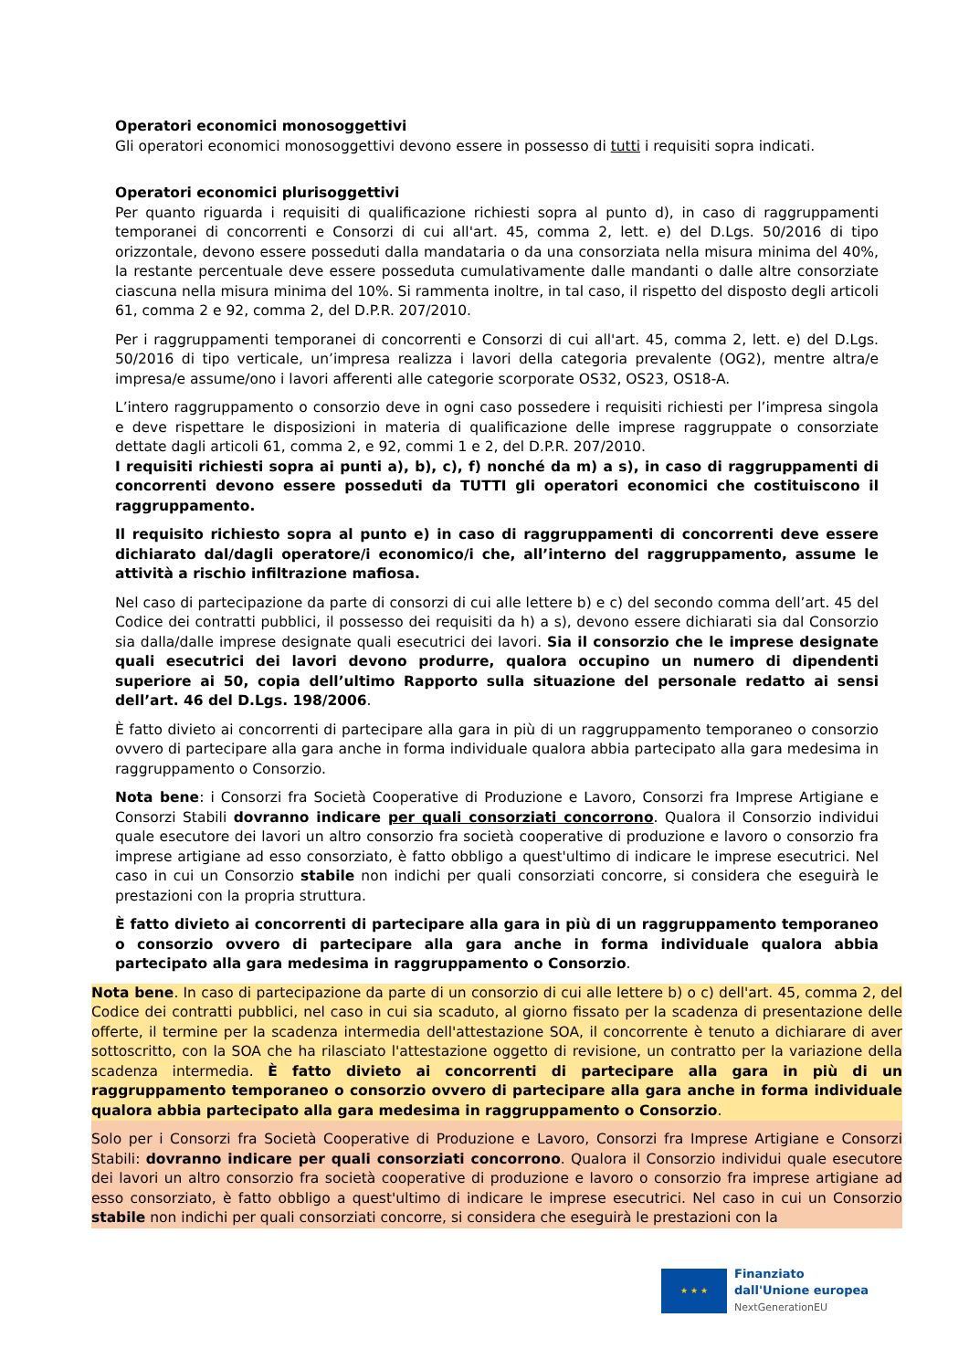Operatori economici monosoggettivi
Gli operatori economici monosoggettivi devono essere in possesso di tutti i requisiti sopra indicati.
Operatori economici plurisoggettivi
Per quanto riguarda i requisiti di qualificazione richiesti sopra al punto d), in caso di raggruppamenti temporanei di concorrenti e Consorzi di cui all'art. 45, comma 2, lett. e) del D.Lgs. 50/2016 di tipo orizzontale, devono essere posseduti dalla mandataria o da una consorziata nella misura minima del 40%, la restante percentuale deve essere posseduta cumulativamente dalle mandanti o dalle altre consorziate ciascuna nella misura minima del 10%. Si rammenta inoltre, in tal caso, il rispetto del disposto degli articoli 61, comma 2 e 92, comma 2, del D.P.R. 207/2010.
Per i raggruppamenti temporanei di concorrenti e Consorzi di cui all'art. 45, comma 2, lett. e) del D.Lgs. 50/2016 di tipo verticale, un’impresa realizza i lavori della categoria prevalente (OG2), mentre altra/e impresa/e assume/ono i lavori afferenti alle categorie scorporate OS32, OS23, OS18-A.
L’intero raggruppamento o consorzio deve in ogni caso possedere i requisiti richiesti per l’impresa singola e deve rispettare le disposizioni in materia di qualificazione delle imprese raggruppate o consorziate dettate dagli articoli 61, comma 2, e 92, commi 1 e 2, del D.P.R. 207/2010.
I requisiti richiesti sopra ai punti a), b), c), f) nonché da m) a s), in caso di raggruppamenti di concorrenti devono essere posseduti da TUTTI gli operatori economici che costituiscono il raggruppamento.
Il requisito richiesto sopra al punto e) in caso di raggruppamenti di concorrenti deve essere dichiarato dal/dagli operatore/i economico/i che, all’interno del raggruppamento, assume le attività a rischio infiltrazione mafiosa.
Nel caso di partecipazione da parte di consorzi di cui alle lettere b) e c) del secondo comma dell’art. 45 del Codice dei contratti pubblici, il possesso dei requisiti da h) a s), devono essere dichiarati sia dal Consorzio sia dalla/dalle imprese designate quali esecutrici dei lavori. Sia il consorzio che le imprese designate quali esecutrici dei lavori devono produrre, qualora occupino un numero di dipendenti superiore ai 50, copia dell’ultimo Rapporto sulla situazione del personale redatto ai sensi dell’art. 46 del D.Lgs. 198/2006.
È fatto divieto ai concorrenti di partecipare alla gara in più di un raggruppamento temporaneo o consorzio ovvero di partecipare alla gara anche in forma individuale qualora abbia partecipato alla gara medesima in raggruppamento o Consorzio.
Nota bene: i Consorzi fra Società Cooperative di Produzione e Lavoro, Consorzi fra Imprese Artigiane e Consorzi Stabili dovranno indicare per quali consorziati concorrono. Qualora il Consorzio individui quale esecutore dei lavori un altro consorzio fra società cooperative di produzione e lavoro o consorzio fra imprese artigiane ad esso consorziato, è fatto obbligo a quest'ultimo di indicare le imprese esecutrici. Nel caso in cui un Consorzio stabile non indichi per quali consorziati concorre, si considera che eseguirà le prestazioni con la propria struttura.
È fatto divieto ai concorrenti di partecipare alla gara in più di un raggruppamento temporaneo o consorzio ovvero di partecipare alla gara anche in forma individuale qualora abbia partecipato alla gara medesima in raggruppamento o Consorzio.
Nota bene. In caso di partecipazione da parte di un consorzio di cui alle lettere b) o c) dell'art. 45, comma 2, del Codice dei contratti pubblici, nel caso in cui sia scaduto, al giorno fissato per la scadenza di presentazione delle offerte, il termine per la scadenza intermedia dell'attestazione SOA, il concorrente è tenuto a dichiarare di aver sottoscritto, con la SOA che ha rilasciato l'attestazione oggetto di revisione, un contratto per la variazione della scadenza intermedia. È fatto divieto ai concorrenti di partecipare alla gara in più di un raggruppamento temporaneo o consorzio ovvero di partecipare alla gara anche in forma individuale qualora abbia partecipato alla gara medesima in raggruppamento o Consorzio.
Solo per i Consorzi fra Società Cooperative di Produzione e Lavoro, Consorzi fra Imprese Artigiane e Consorzi Stabili: dovranno indicare per quali consorziati concorrono. Qualora il Consorzio individui quale esecutore dei lavori un altro consorzio fra società cooperative di produzione e lavoro o consorzio fra imprese artigiane ad esso consorziato, è fatto obbligo a quest'ultimo di indicare le imprese esecutrici. Nel caso in cui un Consorzio stabile non indichi per quali consorziati concorre, si considera che eseguirà le prestazioni con la
★ ★ ★
Finanziato
dall'Unione europea
NextGenerationEU